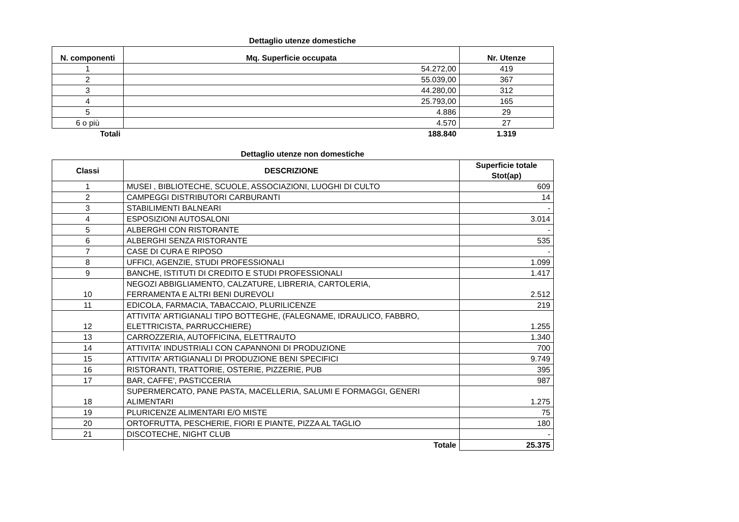Dettaglio utenze domestiche
| N. componenti | Mq. Superficie occupata | Nr. Utenze |
| --- | --- | --- |
| 1 | 54.272,00 | 419 |
| 2 | 55.039,00 | 367 |
| 3 | 44.280,00 | 312 |
| 4 | 25.793,00 | 165 |
| 5 | 4.886 | 29 |
| 6 o più | 4.570 | 27 |
| Totali | 188.840 | 1.319 |
Dettaglio utenze non domestiche
| Classi | DESCRIZIONE | Superficie totale Stot(ap) |
| --- | --- | --- |
| 1 | MUSEI , BIBLIOTECHE, SCUOLE, ASSOCIAZIONI, LUOGHI DI CULTO | 609 |
| 2 | CAMPEGGI DISTRIBUTORI CARBURANTI | 14 |
| 3 | STABILIMENTI BALNEARI | - |
| 4 | ESPOSIZIONI AUTOSALONI | 3.014 |
| 5 | ALBERGHI CON RISTORANTE | - |
| 6 | ALBERGHI SENZA RISTORANTE | 535 |
| 7 | CASE DI CURA E RIPOSO | - |
| 8 | UFFICI, AGENZIE, STUDI PROFESSIONALI | 1.099 |
| 9 | BANCHE, ISTITUTI DI CREDITO E STUDI PROFESSIONALI | 1.417 |
| 10 | NEGOZI ABBIGLIAMENTO, CALZATURE, LIBRERIA, CARTOLERIA, FERRAMENTA E ALTRI BENI DUREVOLI | 2.512 |
| 11 | EDICOLA, FARMACIA, TABACCAIO, PLURILICENZE | 219 |
| 12 | ATTIVITA' ARTIGIANALI TIPO BOTTEGHE, (FALEGNAME, IDRAULICO, FABBRO, ELETTRICISTA, PARRUCCHIERE) | 1.255 |
| 13 | CARROZZERIA, AUTOFFICINA, ELETTRAUTO | 1.340 |
| 14 | ATTIVITA' INDUSTRIALI CON CAPANNONI DI PRODUZIONE | 700 |
| 15 | ATTIVITA' ARTIGIANALI DI PRODUZIONE BENI SPECIFICI | 9.749 |
| 16 | RISTORANTI, TRATTORIE, OSTERIE, PIZZERIE, PUB | 395 |
| 17 | BAR, CAFFE', PASTICCERIA | 987 |
| 18 | SUPERMERCATO, PANE PASTA, MACELLERIA, SALUMI E FORMAGGI, GENERI ALIMENTARI | 1.275 |
| 19 | PLURICENZE ALIMENTARI E/O MISTE | 75 |
| 20 | ORTOFRUTTA, PESCHERIE, FIORI E PIANTE, PIZZA AL TAGLIO | 180 |
| 21 | DISCOTECHE, NIGHT CLUB | - |
| | Totale | 25.375 |